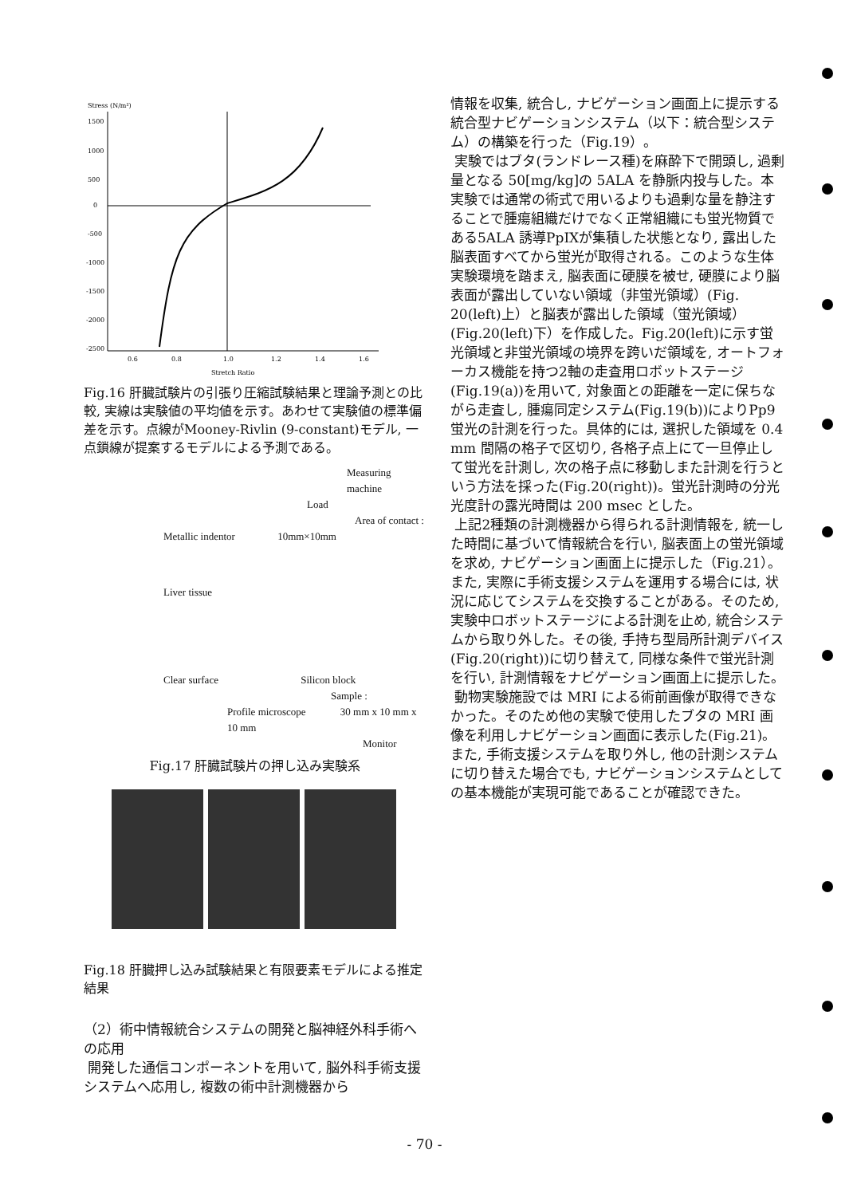Stress (N/m²)
1500
1000
500
0
-500
-1000
-1500
-2000
-2500
0.6
0.8
1.0
1.2
1.4
1.6
Stretch Ratio
Fig.16 肝臓試験片の引張り圧縮試験結果と理論予測との比較, 実線は実験値の平均値を示す。あわせて実験値の標準偏差を示す。点線がMooney-Rivlin (9-constant)モデル, 一点鎖線が提案するモデルによる予測である。
Measuring machine
Load
Area of contact :
Metallic indentor 10mm×10mm
Liver tissue
Clear surface Silicon block
Sample :
Profile microscope 30 mm x 10 mm x 10 mm
Monitor
Fig.17 肝臓試験片の押し込み実験系
Fig.18 肝臓押し込み試験結果と有限要素モデルによる推定結果
（2）術中情報統合システムの開発と脳神経外科手術への応用
開発した通信コンポーネントを用いて, 脳外科手術支援システムへ応用し, 複数の術中計測機器から
情報を収集, 統合し, ナビゲーション画面上に提示する統合型ナビゲーションシステム（以下：統合型システム）の構築を行った（Fig.19）。
実験ではブタ(ランドレース種)を麻酔下で開頭し, 過剰量となる 50[mg/kg]の 5ALA を静脈内投与した。本実験では通常の術式で用いるよりも過剰な量を静注することで腫瘍組織だけでなく正常組織にも蛍光物質である5ALA 誘導PpIXが集積した状態となり, 露出した脳表面すべてから蛍光が取得される。このような生体実験環境を踏まえ, 脳表面に硬膜を被せ, 硬膜により脳表面が露出していない領域（非蛍光領域）(Fig. 20(left)上）と脳表が露出した領域（蛍光領域）(Fig.20(left)下）を作成した。Fig.20(left)に示す蛍光領域と非蛍光領域の境界を跨いだ領域を, オートフォーカス機能を持つ2軸の走査用ロボットステージ(Fig.19(a))を用いて, 対象面との距離を一定に保ちながら走査し, 腫瘍同定システム(Fig.19(b))によりPp9 蛍光の計測を行った。具体的には, 選択した領域を 0.4 mm 間隔の格子で区切り, 各格子点上にて一旦停止して蛍光を計測し, 次の格子点に移動しまた計測を行うという方法を採った(Fig.20(right))。蛍光計測時の分光光度計の露光時間は 200 msec とした。
上記2種類の計測機器から得られる計測情報を, 統一した時間に基づいて情報統合を行い, 脳表面上の蛍光領域を求め, ナビゲーション画面上に提示した（Fig.21）。また, 実際に手術支援システムを運用する場合には, 状況に応じてシステムを交換することがある。そのため, 実験中ロボットステージによる計測を止め, 統合システムから取り外した。その後, 手持ち型局所計測デバイス(Fig.20(right))に切り替えて, 同様な条件で蛍光計測を行い, 計測情報をナビゲーション画面上に提示した。
動物実験施設では MRI による術前画像が取得できなかった。そのため他の実験で使用したブタの MRI 画像を利用しナビゲーション画面に表示した(Fig.21)。また, 手術支援システムを取り外し, 他の計測システムに切り替えた場合でも, ナビゲーションシステムとしての基本機能が実現可能であることが確認できた。
- 70 -